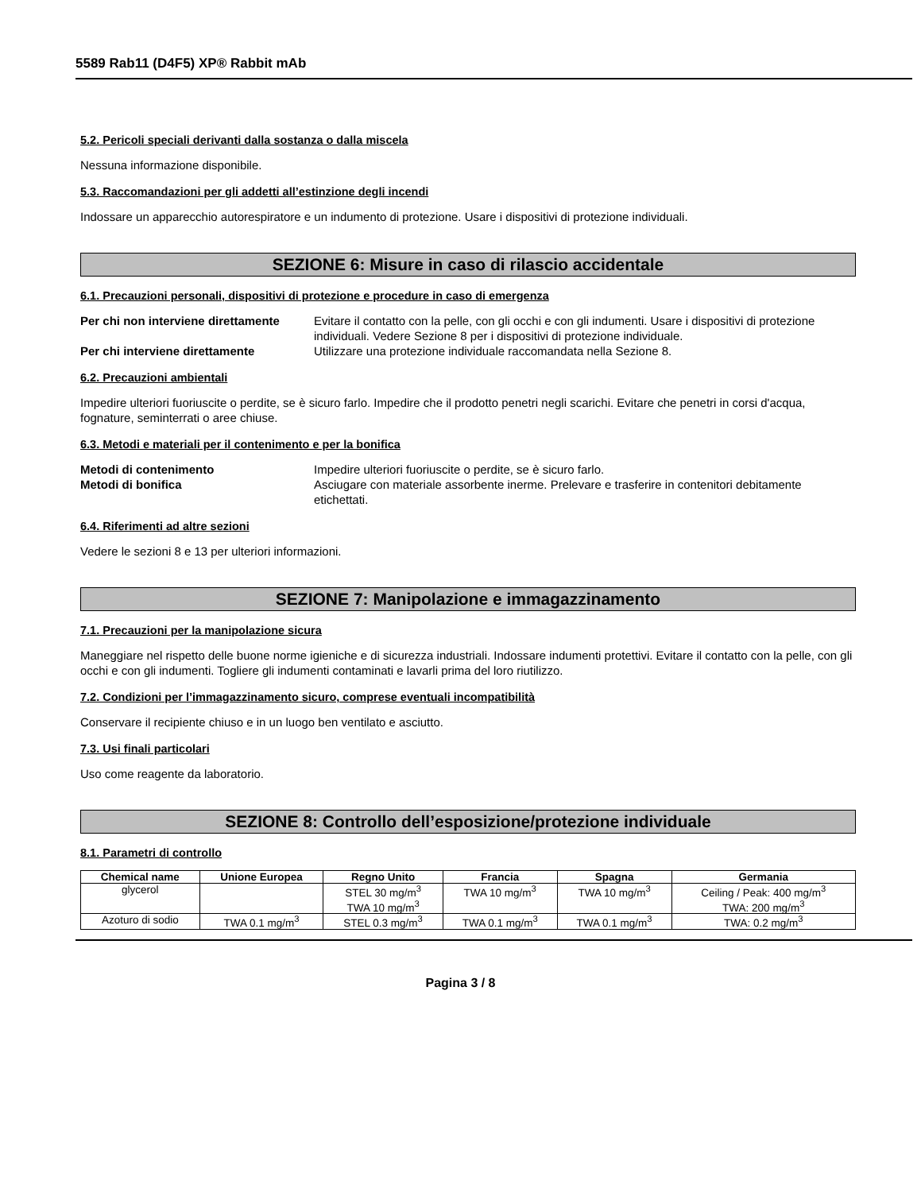5589 Rab11 (D4F5) XP® Rabbit mAb
5.2. Pericoli speciali derivanti dalla sostanza o dalla miscela
Nessuna informazione disponibile.
5.3. Raccomandazioni per gli addetti all’estinzione degli incendi
Indossare un apparecchio autorespiratore e un indumento di protezione. Usare i dispositivi di protezione individuali.
SEZIONE 6: Misure in caso di rilascio accidentale
6.1. Precauzioni personali, dispositivi di protezione e procedure in caso di emergenza
Per chi non interviene direttamente Evitare il contatto con la pelle, con gli occhi e con gli indumenti. Usare i dispositivi di protezione individuali. Vedere Sezione 8 per i dispositivi di protezione individuale. Per chi interviene direttamente Utilizzare una protezione individuale raccomandata nella Sezione 8.
6.2. Precauzioni ambientali
Impedire ulteriori fuoriuscite o perdite, se è sicuro farlo. Impedire che il prodotto penetri negli scarichi. Evitare che penetri in corsi d'acqua, fognature, seminterrati o aree chiuse.
6.3. Metodi e materiali per il contenimento e per la bonifica
Metodi di contenimento Impedire ulteriori fuoriuscite o perdite, se è sicuro farlo. Metodi di bonifica Asciugare con materiale assorbente inerme. Prelevare e trasferire in contenitori debitamente etichettati.
6.4. Riferimenti ad altre sezioni
Vedere le sezioni 8 e 13 per ulteriori informazioni.
SEZIONE 7: Manipolazione e immagazzinamento
7.1. Precauzioni per la manipolazione sicura
Maneggiare nel rispetto delle buone norme igieniche e di sicurezza industriali. Indossare indumenti protettivi. Evitare il contatto con la pelle, con gli occhi e con gli indumenti. Togliere gli indumenti contaminati e lavarli prima del loro riutilizzo.
7.2. Condizioni per l’immagazzinamento sicuro, comprese eventuali incompatibilità
Conservare il recipiente chiuso e in un luogo ben ventilato e asciutto.
7.3. Usi finali particolari
Uso come reagente da laboratorio.
SEZIONE 8: Controllo dell’esposizione/protezione individuale
8.1. Parametri di controllo
| Chemical name | Unione Europea | Regno Unito | Francia | Spagna | Germania |
| --- | --- | --- | --- | --- | --- |
| glycerol | | STEL 30 mg/m<sup>3</sup> TWA 10 mg/m<sup>3</sup> | TWA 10 mg/m<sup>3</sup> | TWA 10 mg/m<sup>3</sup> | Ceiling / Peak: 400 mg/m<sup>3</sup> TWA: 200 mg/m<sup>3</sup> |
| Azoturo di sodio | TWA 0.1 mg/m<sup>3</sup> | STEL 0.3 mg/m<sup>3</sup> | TWA 0.1 mg/m<sup>3</sup> | TWA 0.1 mg/m<sup>3</sup> | TWA: 0.2 mg/m<sup>3</sup> |
Pagina 3 / 8